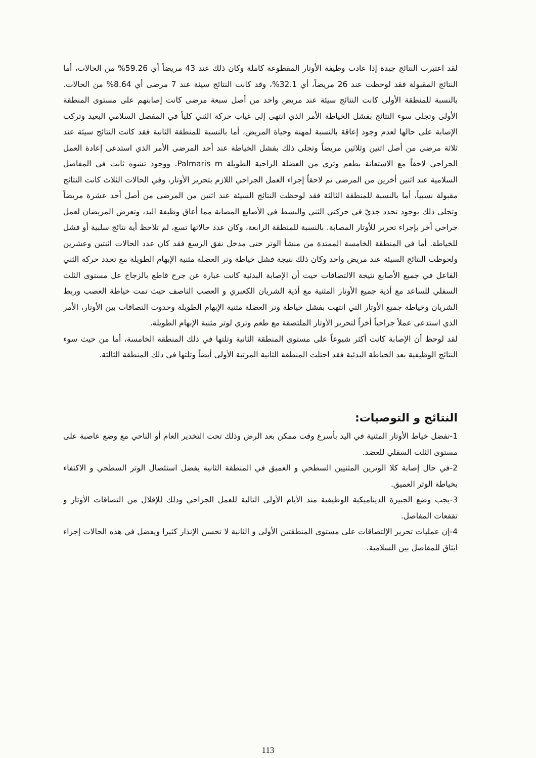لقد اعتبرت النتائج جيدة إذا عادت وظيفة الأوتار المقطوعة كاملة وكان ذلك عند 43 مريضاً أي 59.26% من الحالات، أما النتائج المقبولة فقد لوحظت عند 26 مريضاً، أي 32.1%، وقد كانت النتائج سيئة عند 7 مرضى أي 8.64% من الحالات. بالنسبة للمنطقة الأولى كانت النتائج سيئة عند مريض واحد من أصل سبعة مرضى كانت إصابتهم على مستوى المنطقة الأولى وتجلى سوء النتائج بفشل الخياطة الأمر الذي انتهى إلى غياب حركة الثني كلياً في المفصل السلامي البعيد وتركت الإصابة على حالها لعدم وجود إعاقة بالنسبة لمهنة وحياة المريض، أما بالنسبة للمنطقة الثانية فقد كانت النتائج سيئة عند ثلاثة مرضى من أصل اثنين وثلاثين مريضاً وتجلى ذلك بفشل الخياطة عند أحد المرضى الأمر الذي استدعى إعادة العمل الجراحي لاحقاً مع الاستعانة بطعم وتري من العضلة الراحية الطويلة Palmaris m. ووجود تشوه ثابت في المفاصل السلامية عند اثنين أخرين من المرضى تم لاحقاً إجراء العمل الجراحي اللازم بتحرير الأوتار، وفي الحالات الثلاث كانت النتائج مقبولة نسبياً، أما بالنسبة للمنطقة الثالثة فقد لوحظت النتائج السيئة عند اثنين من المرضى من أصل أحد عشرة مريضاً وتجلى ذلك بوجود تحدد جديّ في حركتي الثني والبسط في الأصابع المصابة مما أعاق وظيفة اليد، وتعرض المريضان لعمل جراحي أخر بإجراء تحرير للأوتار المصابة. بالنسبة للمنطقة الرابعة، وكان عدد حالاتها تسع، لم تلاحظ أية نتائج سلبية أو فشل للخياطة. أما في المنطقة الخامسة الممتدة من منشأ الوتر حتى مدخل نفق الرسغ فقد كان عدد الحالات اثنتين وعشرين ولحوظت النتائج السيئة عند مريض واحد وكان ذلك نتيجة فشل خياطة وتر العضلة مثنية الإبهام الطويلة مع تحدد حركة الثني الفاعل في جميع الأصابع نتيجة الالتصاقات حيث أن الإصابة البدئية كانت عبارة عن جرح قاطع بالزجاج عل مستوى الثلث السفلي للساعد مع أذية جميع الأوتار المثنية مع أذية الشريان الكعبري و العصب الناصف حيث تمت خياطة العصب وربط الشريان وخياطة جميع الأوتار التي انتهت بفشل خياطة وتر العضلة مثنية الإبهام الطويلة وحدوث التصاقات بين الأوتار، الأمر الذي استدعى عملاً جراحياً أخراً لتحرير الأوتار الملتصقة مع طعم وتري لوتر مثنية الإبهام الطويلة.
لقد لوحظ أن الإصابة كانت أكثر شيوعاً على مستوى المنطقة الثانية وتلتها في ذلك المنطقة الخامسة، أما من حيث سوء النتائج الوظيفية بعد الخياطة البدئية فقد احتلت المنطقة الثانية المرتبة الأولى أيضاً وتلتها في ذلك المنطقة الثالثة.
النتائج و التوصيات:
1-تفضل خياط الأوتار المثنية في اليد بأسرع وقت ممكن بعد الرض وذلك تحت التخدير العام أو الناحي مع وضع عاصبة على مستوى الثلث السفلي للعضد.
2-في حال إصابة كلا الوترين المثنيين السطحي و العميق في المنطقة الثانية يفضل استئصال الوتر السطحي و الاكتفاء بخياطة الوتر العميق.
3-يجب وضع الجبيرة الديناميكية الوظيفية منذ الأيام الأولى التالية للعمل الجراحي وذلك للإقلال من التصاقات الأوتار و تقفعات المفاصل.
4-إن عمليات تحرير الإلتصاقات على مستوى المنطقتين الأولى و الثانية لا تحسن الإنذار كثيرا ويفضل في هذه الحالات إجراء ايثاق للمفاصل بين السلامية.
113